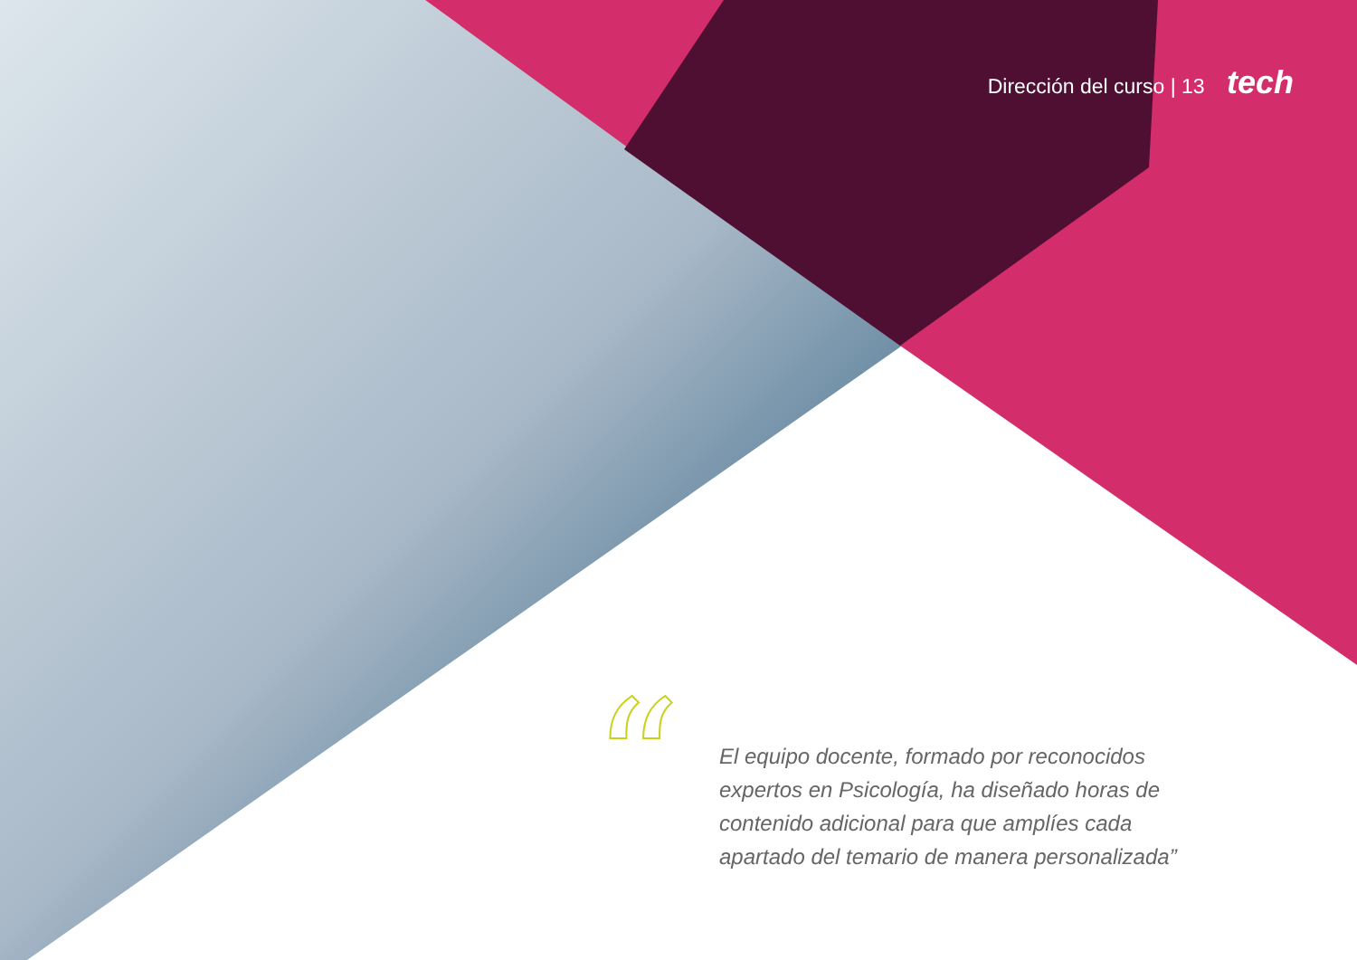Dirección del curso | 13 tech
“
El equipo docente, formado por reconocidos expertos en Psicología, ha diseñado horas de contenido adicional para que amplíes cada apartado del temario de manera personalizada”